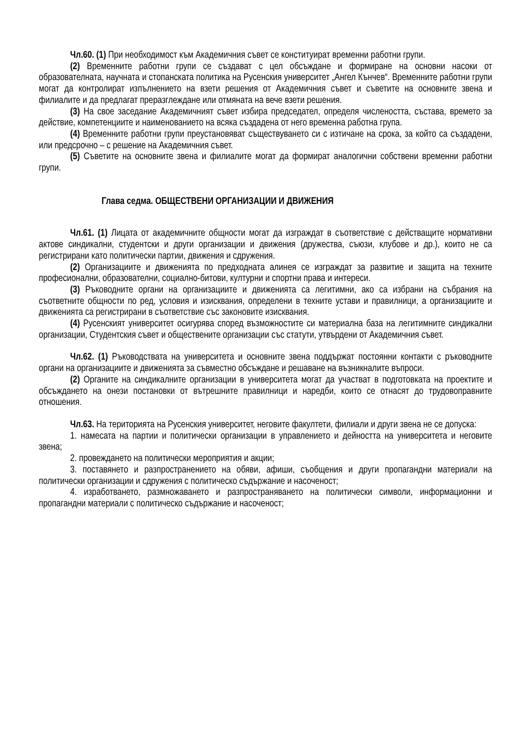Чл.60. (1) При необходимост към Академичния съвет се конституират временни работни групи.
(2) Временните работни групи се създават с цел обсъждане и формиране на основни насоки от образователната, научната и стопанската политика на Русенския университет „Ангел Кънчев“. Временните работни групи могат да контролират изпълнението на взети решения от Академичния съвет и съветите на основните звена и филиалите и да предлагат преразглеждане или отмяната на вече взети решения.
(3) На свое заседание Академичният съвет избира председател, определя числеността, състава, времето за действие, компетенциите и наименованието на всяка създадена от него временна работна група.
(4) Временните работни групи преустановяват съществуването си с изтичане на срока, за който са създадени, или предсрочно – с решение на Академичния съвет.
(5) Съветите на основните звена и филиалите могат да формират аналогични собствени временни работни групи.
Глава седма. ОБЩЕСТВЕНИ ОРГАНИЗАЦИИ И ДВИЖЕНИЯ
Чл.61. (1) Лицата от академичните общности могат да изграждат в съответствие с действащите нормативни актове синдикални, студентски и други организации и движения (дружества, съюзи, клубове и др.), които не са регистрирани като политически партии, движения и сдружения.
(2) Организациите и движенията по предходната алинея се изграждат за развитие и защита на техните професионални, образователни, социално-битови, културни и спортни права и интереси.
(3) Ръководните органи на организациите и движенията са легитимни, ако са избрани на събрания на съответните общности по ред, условия и изисквания, определени в техните устави и правилници, а организациите и движенията са регистрирани в съответствие със законовите изисквания.
(4) Русенският университет осигурява според възможностите си материална база на легитимните синдикални организации, Студентския съвет и обществените организации със статути, утвърдени от Академичния съвет.
Чл.62. (1) Ръководствата на университета и основните звена поддържат постоянни контакти с ръководните органи на организациите и движенията за съвместно обсъждане и решаване на възникналите въпроси.
(2) Органите на синдикалните организации в университета могат да участват в подготовката на проектите и обсъждането на онези постановки от вътрешните правилници и наредби, които се отнасят до трудовоправните отношения.
Чл.63. На територията на Русенския университет, неговите факултети, филиали и други звена не се допуска:
1. намесата на партии и политически организации в управлението и дейността на университета и неговите звена;
2. провеждането на политически мероприятия и акции;
3. поставянето и разпространението на обяви, афиши, съобщения и други пропагандни материали на политически организации и сдружения с политическо съдържание и насоченост;
4. изработването, размножаването и разпространяването на политически символи, информационни и пропагандни материали с политическо съдържание и насоченост;